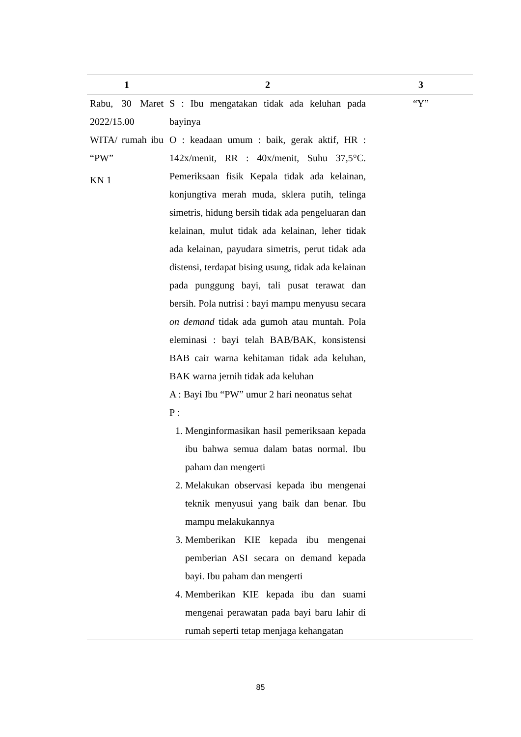| 1 | 2 | 3 |
| --- | --- | --- |
| Rabu, 30 Maret 2022/15.00 WITA/ rumah ibu “PW” KN 1 | S : Ibu mengatakan tidak ada keluhan pada bayinya O : keadaan umum : baik, gerak aktif, HR : 142x/menit, RR : 40x/menit, Suhu 37,5°C. Pemeriksaan fisik Kepala tidak ada kelainan, konjungtiva merah muda, sklera putih, telinga simetris, hidung bersih tidak ada pengeluaran dan kelainan, mulut tidak ada kelainan, leher tidak ada kelainan, payudara simetris, perut tidak ada distensi, terdapat bising usung, tidak ada kelainan pada punggung bayi, tali pusat terawat dan bersih. Pola nutrisi : bayi mampu menyusu secara on demand tidak ada gumoh atau muntah. Pola eleminasi : bayi telah BAB/BAK, konsistensi BAB cair warna kehitaman tidak ada keluhan, BAK warna jernih tidak ada keluhan A : Bayi Ibu “PW” umur 2 hari neonatus sehat P : 1. Menginformasikan hasil pemeriksaan kepada ibu bahwa semua dalam batas normal. Ibu paham dan mengerti 2. Melakukan observasi kepada ibu mengenai teknik menyusui yang baik dan benar. Ibu mampu melakukannya 3. Memberikan KIE kepada ibu mengenai pemberian ASI secara on demand kepada bayi. Ibu paham dan mengerti 4. Memberikan KIE kepada ibu dan suami mengenai perawatan pada bayi baru lahir di rumah seperti tetap menjaga kehangatan | “Y” |
85